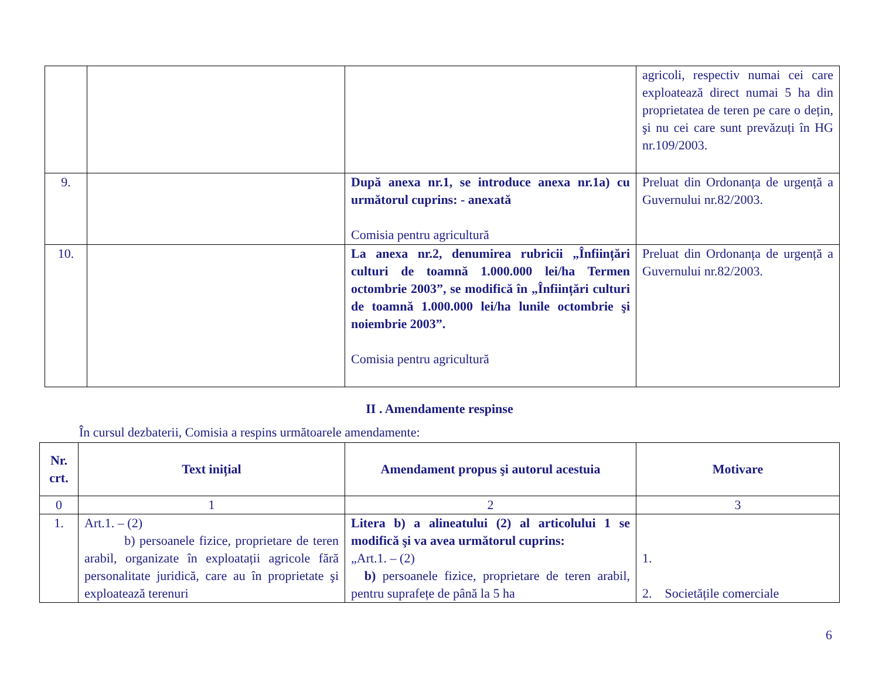| | | | agricoli, respectiv numai cei care exploatează direct numai 5 ha din proprietatea de teren pe care o dețin, şi nu cei care sunt prevăzuți în HG nr.109/2003. |
| 9. | | După anexa nr.1, se introduce anexa nr.1a) cu următorul cuprins: - anexată Comisia pentru agricultură | Preluat din Ordonanța de urgență a Guvernului nr.82/2003. |
| 10. | | La anexa nr.2, denumirea rubricii „Înființări culturi de toamnă 1.000.000 lei/ha Termen octombrie 2003”, se modifică în „Înființări culturi de toamnă 1.000.000 lei/ha lunile octombrie şi noiembrie 2003”. Comisia pentru agricultură | Preluat din Ordonanța de urgență a Guvernului nr.82/2003. |
II . Amendamente respinse
În cursul dezbaterii, Comisia a respins următoarele amendamente:
| Nr. crt. | Text inițial | Amendament propus şi autorul acestuia | Motivare |
| --- | --- | --- | --- |
| 0 | 1 | 2 | 3 |
| 1. | Art.1. – (2) b) persoanele fizice, proprietare de teren arabil, organizate în exploatații agricole fără personalitate juridică, care au în proprietate şi exploatează terenuri | Litera b) a alineatului (2) al articolului 1 se modifică şi va avea următorul cuprins: „Art.1. – (2) b) persoanele fizice, proprietare de teren arabil, pentru suprafețe de până la 5 ha | 1. 2. Societățile comerciale |
6